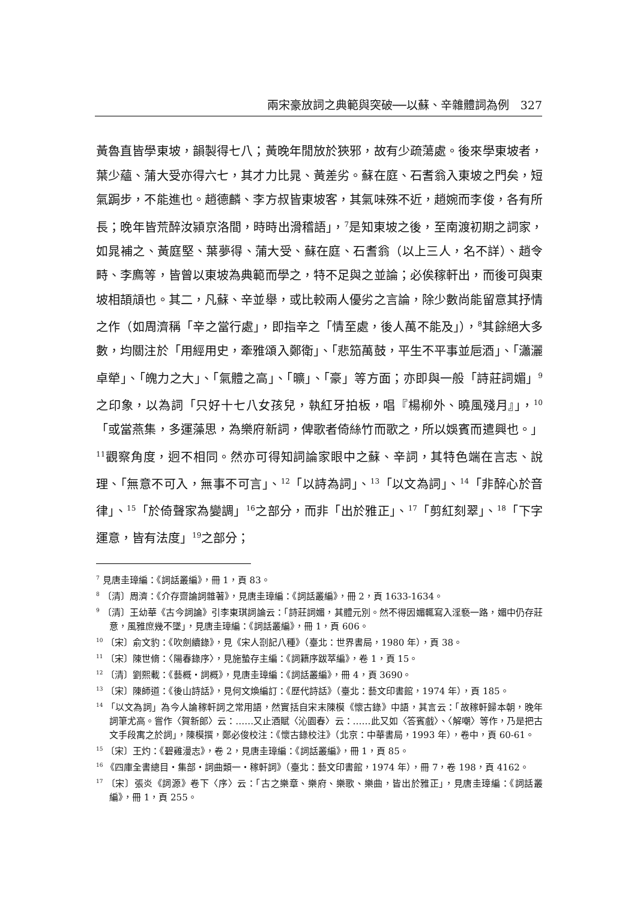兩宋豪放詞之典範與突破──以蘇、辛雜體詞為例　327
黃魯直皆學東坡，韻製得七八；黃晚年閒放於狹邪，故有少疏蕩處。後來學東坡者，葉少蘊、蒲大受亦得六七，其才力比晁、黃差劣。蘇在庭、石耆翁入東坡之門矣，短氣跼步，不能進也。趙德麟、李方叔皆東坡客，其氣味殊不近，趙婉而李俊，各有所長；晚年皆荒醉汝潁京洛間，時時出滑稽語」，<sup>7</sup>是知東坡之後，至南渡初期之詞家，如晁補之、黃庭堅、葉夢得、蒲大受、蘇在庭、石耆翁（以上三人，名不詳）、趙令畤、李廌等，皆曾以東坡為典範而學之，特不足與之並論；必俟稼軒出，而後可與東坡相頡頏也。其二，凡蘇、辛並舉，或比較兩人優劣之言論，除少數尚能留意其抒情之作（如周濟稱「辛之當行處」，即指辛之「情至處，後人萬不能及」），<sup>8</sup>其餘絕大多數，均關注於「用經用史，牽雅頌入鄭衛」、「悲笳萬鼓，平生不平事並巵酒」、「瀟灑卓犖」、「魄力之大」、「氣體之高」、「曠」、「豪」等方面；亦即與一般「詩莊詞媚」<sup>9</sup>之印象，以為詞「只好十七八女孩兒，執紅牙拍板，唱『楊柳外、曉風殘月』」，<sup>10</sup>「或當燕集，多運藻思，為樂府新詞，俾歌者倚絲竹而歌之，所以娛賓而遣興也。」<sup>11</sup>觀察角度，迥不相同。然亦可得知詞論家眼中之蘇、辛詞，其特色端在言志、說理、「無意不可入，無事不可言」、<sup>12</sup>「以詩為詞」、<sup>13</sup>「以文為詞」、<sup>14</sup>「非醉心於音律」、<sup>15</sup>「於倚聲家為變調」<sup>16</sup>之部分，而非「出於雅正」、<sup>17</sup>「剪紅刻翠」、<sup>18</sup>「下字運意，皆有法度」<sup>19</sup>之部分；
<sup>7</sup> 見唐圭璋編：《詞話叢編》，冊 1，頁 83。
<sup>8</sup> 〔清〕周濟：《介存齋論詞雜著》，見唐圭璋編：《詞話叢編》，冊 2，頁 1633-1634。
<sup>9</sup> 〔清〕王幼華《古今詞論》引李東琪詞論云：「詩莊詞媚，其體元別。然不得因媚輒寫入淫褻一路，媚中仍存莊意，風雅庶幾不墜」，見唐圭璋編：《詞話叢編》，冊 1，頁 606。
<sup>10</sup> 〔宋〕俞文豹：《吹劍續錄》，見《宋人劄記八種》（臺北：世界書局，1980 年），頁 38。
<sup>11</sup> 〔宋〕陳世脩：〈陽春錄序〉，見施蟄存主編：《詞籍序跋萃編》，卷 1，頁 15。
<sup>12</sup> 〔清〕劉熙載：《藝概・詞概》，見唐圭璋編：《詞話叢編》，冊 4，頁 3690。
<sup>13</sup> 〔宋〕陳師道：《後山詩話》，見何文煥編訂：《歷代詩話》（臺北：藝文印書館，1974 年），頁 185。
<sup>14</sup> 「以文為詞」為今人論稼軒詞之常用語，然實括自宋末陳模《懷古錄》中語，其言云：「故稼軒歸本朝，晚年詞筆尤高。嘗作〈賀新郎〉云：……又止酒賦〈沁園春〉云：……此又如〈答賓戲〉、〈解嘲〉等作，乃是把古文手段寓之於詞」，陳模撰，鄭必俊校注：《懷古錄校注》（北京：中華書局，1993 年），卷中，頁 60-61。
<sup>15</sup> 〔宋〕王灼：《碧雞漫志》，卷 2，見唐圭璋編：《詞話叢編》，冊 1，頁 85。
<sup>16</sup> 《四庫全書總目・集部・詞曲類一・稼軒詞》（臺北：藝文印書館，1974 年），冊 7，卷 198，頁 4162。
<sup>17</sup> 〔宋〕張炎《詞源》卷下〈序〉云：「古之樂章、樂府、樂歌、樂曲，皆出於雅正」，見唐圭璋編：《詞話叢編》，冊 1，頁 255。